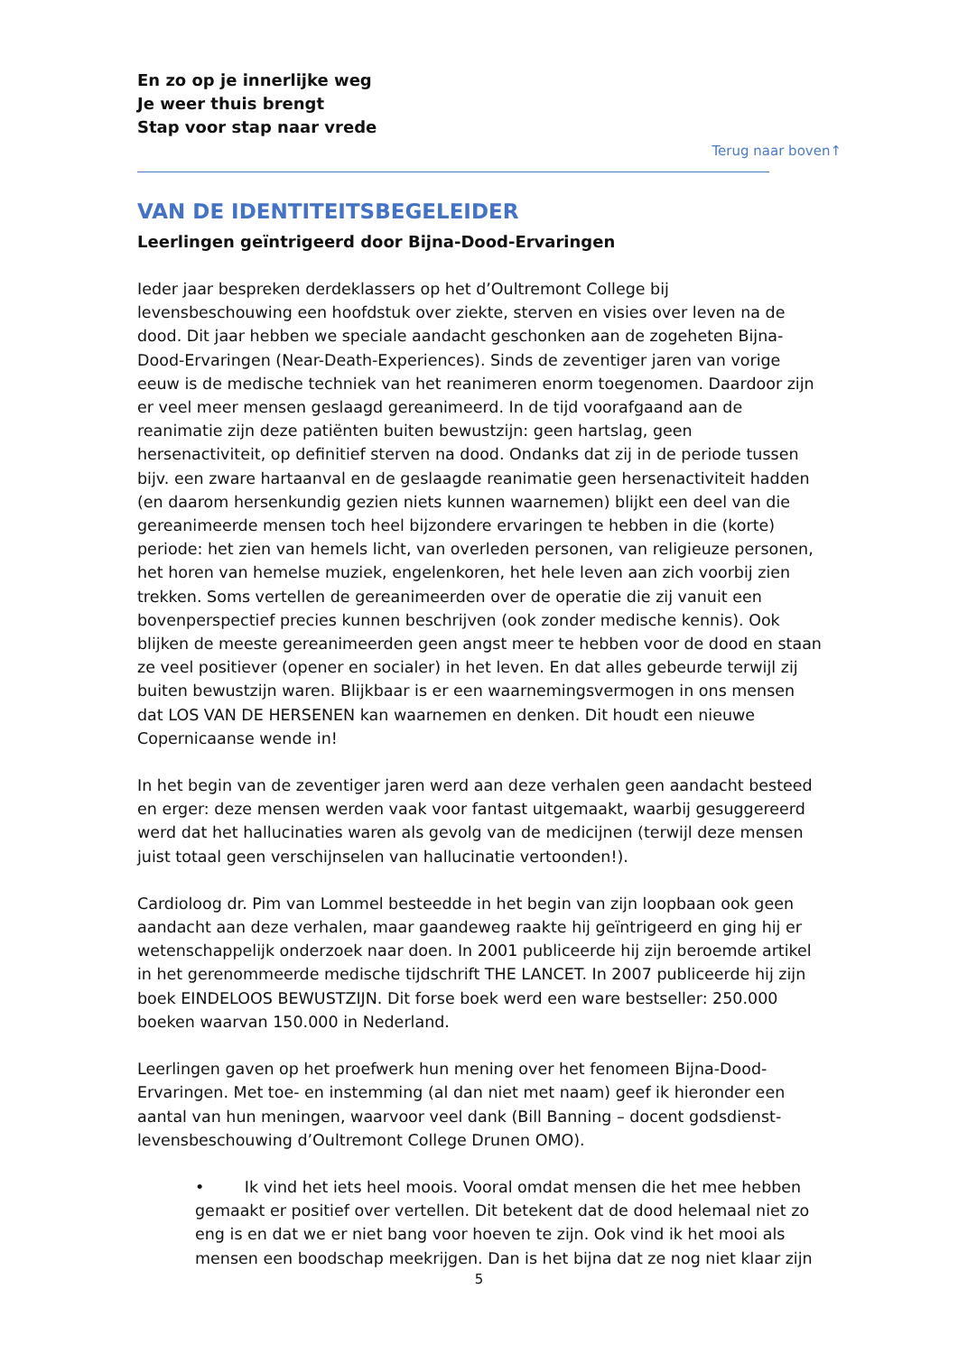En zo op je innerlijke weg
Je weer thuis brengt
Stap voor stap naar vrede
Terug naar boven↑
VAN DE IDENTITEITSBEGELEIDER
Leerlingen geïntrigeerd door Bijna-Dood-Ervaringen
Ieder jaar bespreken derdeklassers op het d’Oultremont College bij levensbeschouwing een hoofdstuk over ziekte, sterven en visies over leven na de dood. Dit jaar hebben we speciale aandacht geschonken aan de zogeheten Bijna-Dood-Ervaringen (Near-Death-Experiences). Sinds de zeventiger jaren van vorige eeuw is de medische techniek van het reanimeren enorm toegenomen. Daardoor zijn er veel meer mensen geslaagd gereanimeerd. In de tijd voorafgaand aan de reanimatie zijn deze patiënten buiten bewustzijn: geen hartslag, geen hersenactiviteit, op definitief sterven na dood. Ondanks dat zij in de periode tussen bijv. een zware hartaanval en de geslaagde reanimatie geen hersenactiviteit hadden (en daarom hersenkundig gezien niets kunnen waarnemen) blijkt een deel van die gereanimeerde mensen toch heel bijzondere ervaringen te hebben in die (korte) periode: het zien van hemels licht, van overleden personen, van religieuze personen, het horen van hemelse muziek, engelenkoren, het hele leven aan zich voorbij zien trekken. Soms vertellen de gereanimeerden over de operatie die zij vanuit een bovenperspectief precies kunnen beschrijven (ook zonder medische kennis). Ook blijken de meeste gereanimeerden geen angst meer te hebben voor de dood en staan ze veel positiever (opener en socialer) in het leven. En dat alles gebeurde terwijl zij buiten bewustzijn waren. Blijkbaar is er een waarnemingsvermogen in ons mensen dat LOS VAN DE HERSENEN kan waarnemen en denken. Dit houdt een nieuwe Copernicaanse wende in!
In het begin van de zeventiger jaren werd aan deze verhalen geen aandacht besteed en erger: deze mensen werden vaak voor fantast uitgemaakt, waarbij gesuggereerd werd dat het hallucinaties waren als gevolg van de medicijnen (terwijl deze mensen juist totaal geen verschijnselen van hallucinatie vertoonden!).
Cardioloog dr. Pim van Lommel besteedde in het begin van zijn loopbaan ook geen aandacht aan deze verhalen, maar gaandeweg raakte hij geïntrigeerd en ging hij er wetenschappelijk onderzoek naar doen. In 2001 publiceerde hij zijn beroemde artikel in het gerenommeerde medische tijdschrift THE LANCET. In 2007 publiceerde hij zijn boek EINDELOOS BEWUSTZIJN. Dit forse boek werd een ware bestseller: 250.000 boeken waarvan 150.000 in Nederland.
Leerlingen gaven op het proefwerk hun mening over het fenomeen Bijna-Dood-Ervaringen. Met toe- en instemming (al dan niet met naam) geef ik hieronder een aantal van hun meningen, waarvoor veel dank (Bill Banning – docent godsdienst-levensbeschouwing d’Oultremont College Drunen OMO).
• Ik vind het iets heel moois. Vooral omdat mensen die het mee hebben gemaakt er positief over vertellen. Dit betekent dat de dood helemaal niet zo eng is en dat we er niet bang voor hoeven te zijn. Ook vind ik het mooi als mensen een boodschap meekrijgen. Dan is het bijna dat ze nog niet klaar zijn
5